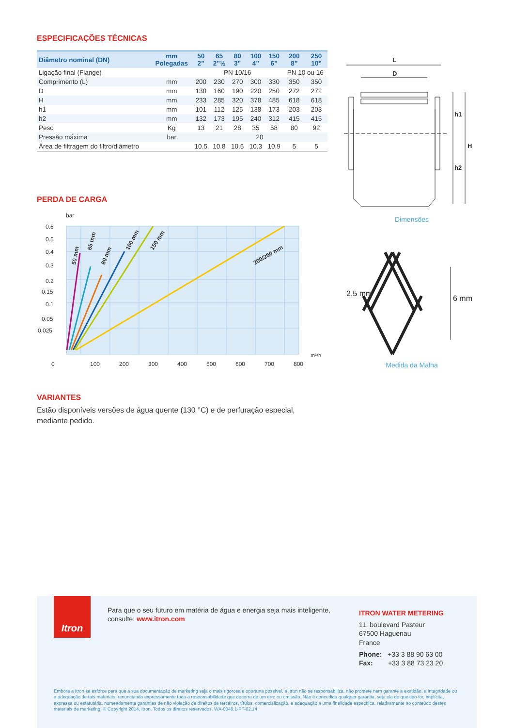ESPECIFICAÇÕES TÉCNICAS
| Diâmetro nominal (DN) | mm Polegadas | 50 2” | 65 2”½ | 80 3” | 100 4” | 150 6” | 200 8” | 250 10” |
| --- | --- | --- | --- | --- | --- | --- | --- | --- |
| Ligação final (Flange) | | PN 10/16 | | | | | PN 10 ou 16 | |
| Comprimento (L) | mm | 200 | 230 | 270 | 300 | 330 | 350 | 350 |
| D | mm | 130 | 160 | 190 | 220 | 250 | 272 | 272 |
| H | mm | 233 | 285 | 320 | 378 | 485 | 618 | 618 |
| h1 | mm | 101 | 112 | 125 | 138 | 173 | 203 | 203 |
| h2 | mm | 132 | 173 | 195 | 240 | 312 | 415 | 415 |
| Peso | Kg | 13 | 21 | 28 | 35 | 58 | 80 | 92 |
| Pressão máxima | bar | 20 | | | | | | |
| Área de filtragem do filtro/diâmetro | | 10.5 | 10.8 | 10.5 | 10.3 | 10.9 | 5 | 5 |
PERDA DE CARGA
bar
0.6
0.5
0.4
0.3
0.2
0.15
0.1
0.05
0.025
m³/h
0
100
200
300
400
500
600
700
800
50 mm
65 mm
80 mm
100 mm
150 mm
200/250 mm
VARIANTES
Estão disponíveis versões de água quente (130 °C) e de perfuração especial, mediante pedido.
L
D
h1
H
h2
Dimensões
2,5 mm
6 mm
Medida da Malha
Itron
Para que o seu futuro em matéria de água e energia seja mais inteligente, consulte: www.itron.com
ITRON WATER METERING
11, boulevard Pasteur
67500 Haguenau
France
Phone: +33 3 88 90 63 00
Fax: +33 3 88 73 23 20
Embora a Itron se esforce para que a sua documentação de marketing seja o mais rigorosa e oportuna possível, a Itron não se responsabiliza, não promete nem garante a exatidão, a integridade ou a adequação de tais materiais, renunciando expressamente toda a responsabilidade que decorra de um erro ou omissão. Não é concedida qualquer garantia, seja ela de que tipo for, implícita, expressa ou estatutária, nomeadamente garantias de não violação de direitos de terceiros, títulos, comercialização, e adequação a uma finalidade específica, relativamente ao conteúdo destes materiais de marketing. © Copyright 2014, Itron. Todos os direitos reservados. WA-0048.1-PT-02.14